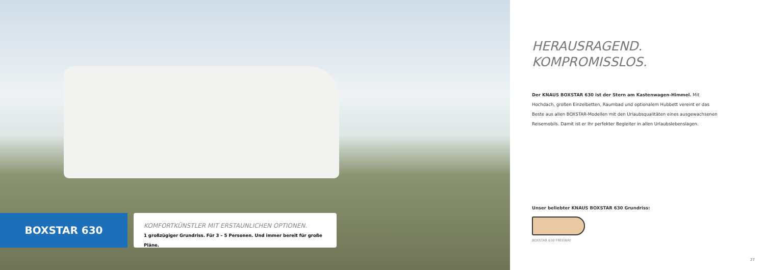BOXSTAR 630
KOMFORTKÜNSTLER MIT ERSTAUNLICHEN OPTIONEN.
1 großzügiger Grundriss. Für 3 – 5 Personen. Und immer bereit für große Pläne.
HERAUSRAGEND.
KOMPROMISSLOS.
Der KNAUS BOXSTAR 630 ist der Stern am Kastenwagen-Himmel. Mit Hochdach, großen Einzelbetten, Raumbad und optionalem Hubbett vereint er das Beste aus allen BOXSTAR-Modellen mit den Urlaubsqualitäten eines ausgewachsenen Reisemobils. Damit ist er Ihr perfekter Begleiter in allen Urlaubslebenslagen.
Unser beliebter KNAUS BOXSTAR 630 Grundriss:
BOXSTAR 630 FREEWAY
27